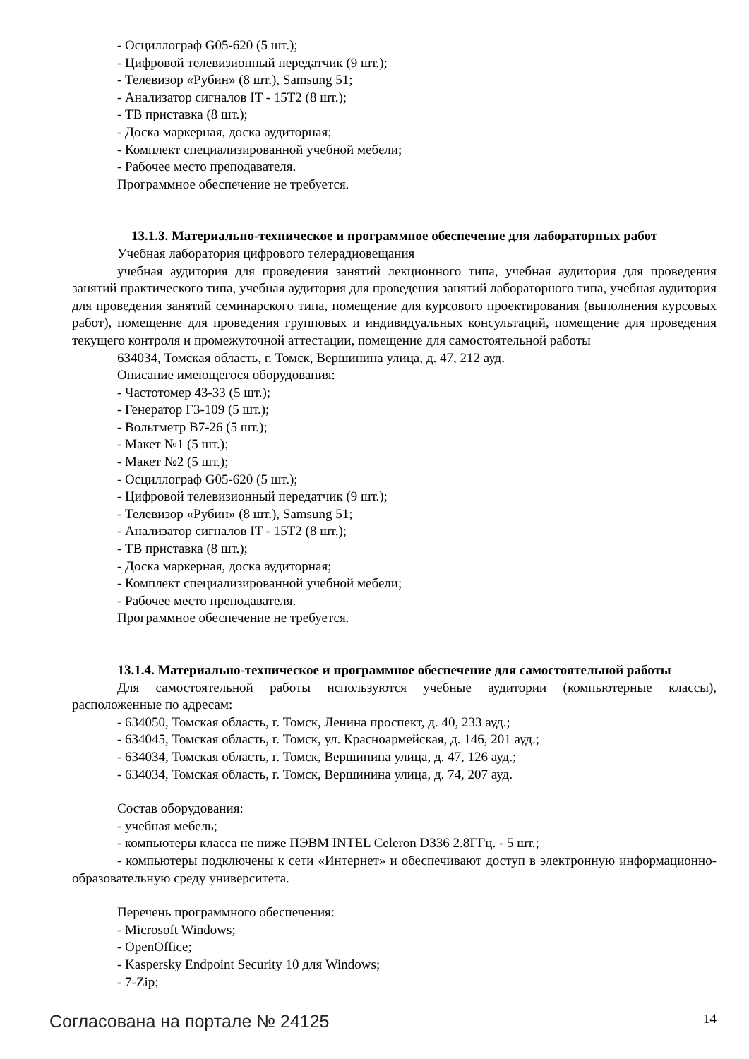- Осциллограф G05-620 (5 шт.);
- Цифровой телевизионный передатчик (9 шт.);
- Телевизор «Рубин» (8 шт.), Samsung 51;
- Анализатор сигналов IT - 15T2 (8 шт.);
- ТВ приставка (8 шт.);
- Доска маркерная, доска аудиторная;
- Комплект специализированной учебной мебели;
- Рабочее место преподавателя.
Программное обеспечение не требуется.
13.1.3. Материально-техническое и программное обеспечение для лабораторных работ
Учебная лаборатория цифрового телерадиовещания
учебная аудитория для проведения занятий лекционного типа, учебная аудитория для проведения занятий практического типа, учебная аудитория для проведения занятий лабораторного типа, учебная аудитория для проведения занятий семинарского типа, помещение для курсового проектирования (выполнения курсовых работ), помещение для проведения групповых и индивидуальных консультаций, помещение для проведения текущего контроля и промежуточной аттестации, помещение для самостоятельной работы
634034, Томская область, г. Томск, Вершинина улица, д. 47, 212 ауд.
Описание имеющегося оборудования:
- Частотомер 43-33 (5 шт.);
- Генератор Г3-109 (5 шт.);
- Вольтметр В7-26 (5 шт.);
- Макет №1 (5 шт.);
- Макет №2 (5 шт.);
- Осциллограф G05-620 (5 шт.);
- Цифровой телевизионный передатчик (9 шт.);
- Телевизор «Рубин» (8 шт.), Samsung 51;
- Анализатор сигналов IT - 15T2 (8 шт.);
- ТВ приставка (8 шт.);
- Доска маркерная, доска аудиторная;
- Комплект специализированной учебной мебели;
- Рабочее место преподавателя.
Программное обеспечение не требуется.
13.1.4. Материально-техническое и программное обеспечение для самостоятельной работы
Для самостоятельной работы используются учебные аудитории (компьютерные классы), расположенные по адресам:
- 634050, Томская область, г. Томск, Ленина проспект, д. 40, 233 ауд.;
- 634045, Томская область, г. Томск, ул. Красноармейская, д. 146, 201 ауд.;
- 634034, Томская область, г. Томск, Вершинина улица, д. 47, 126 ауд.;
- 634034, Томская область, г. Томск, Вершинина улица, д. 74, 207 ауд.
Состав оборудования:
- учебная мебель;
- компьютеры класса не ниже ПЭВМ INTEL Celeron D336 2.8ГГц. - 5 шт.;
- компьютеры подключены к сети «Интернет» и обеспечивают доступ в электронную информационно-образовательную среду университета.
Перечень программного обеспечения:
- Microsoft Windows;
- OpenOffice;
- Kaspersky Endpoint Security 10 для Windows;
- 7-Zip;
Согласована на портале № 24125 14